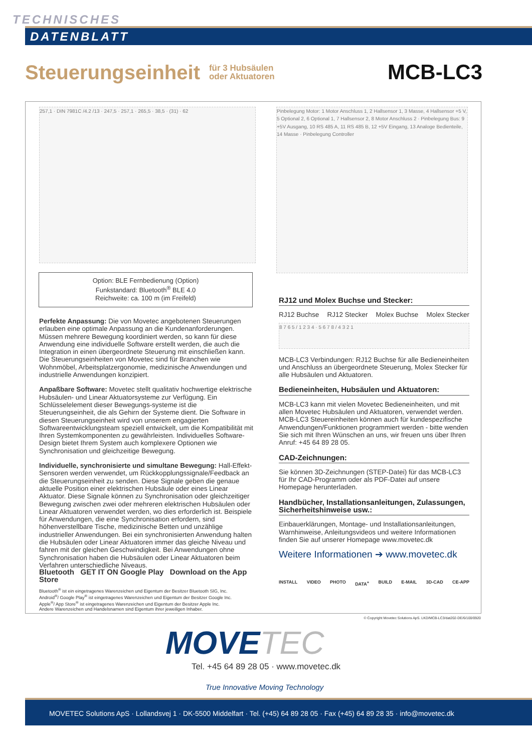TECHNISCHES
DATENBLATT
Steuerungseinheit
für 3 Hubsäulen
oder Aktuatoren
MCB-LC3
257,1 · DIN 7981C /4.2 /13 · 247,5 · 257,1 · 265,5 · 38,5 · (31) · 62
Pinbelegung Motor: 1 Motor Anschluss 1, 2 Hallsensor 1, 3 Masse, 4 Hallsensor +5 V, 5 Optional 2, 6 Optional 1, 7 Hallsensor 2, 8 Motor Anschluss 2 · Pinbelegung Bus: 9 +5V Ausgang, 10 RS 485 A, 11 RS 485 B, 12 +5V Eingang, 13 Analoge Bedienteile, 14 Masse · Pinbelegung Controller
Option: BLE Fernbedienung (Option)
Funkstandard: Bluetooth<sup>®</sup> BLE 4.0
Reichweite: ca. 100 m (im Freifeld)
Perfekte Anpassung: Die von Movetec angebotenen Steuerungen erlauben eine optimale Anpassung an die Kundenanforderungen. Müssen mehrere Bewegung koordiniert werden, so kann für diese Anwendung eine individuelle Software erstellt werden, die auch die Integration in einen übergeordnete Steuerung mit einschließen kann. Die Steuerungseinheiten von Movetec sind für Branchen wie Wohnmöbel, Arbeitsplatzergonomie, medizinische Anwendungen und industrielle Anwendungen konzipiert.
Anpaßbare Software: Movetec stellt qualitativ hochwertige elektrische Hubsäulen- und Linear Aktuatorsysteme zur Verfügung. Ein Schlüsselelement dieser Bewegungs-systeme ist die Steuerungseinheit, die als Gehirn der Systeme dient. Die Software in diesen Steuerungseinheit wird von unserem engagierten Softwareentwicklungsteam speziell entwickelt, um die Kompatibilität mit Ihren Systemkomponenten zu gewährleisten. Individuelles Software-Design bietet Ihrem System auch komplexere Optionen wie Synchronisation und gleichzeitige Bewegung.
Individuelle, synchronisierte und simultane Bewegung: Hall-Effekt-Sensoren werden verwendet, um Rückkopplungssignale/Feedback an die Steuerungseinheit zu senden. Diese Signale geben die genaue aktuelle Position einer elektrischen Hubsäule oder eines Linear Aktuator. Diese Signale können zu Synchronisation oder gleichzeitiger Bewegung zwischen zwei oder mehreren elektrischen Hubsäulen oder Linear Aktuatoren verwendet werden, wo dies erforderlich ist. Beispiele für Anwendungen, die eine Synchronisation erfordern, sind höhenverstellbare Tische, medizinische Betten und unzählige industrieller Anwendungen. Bei ein synchronisierten Anwendung halten die Hubsäulen oder Linear Aktuatoren immer das gleiche Niveau und fahren mit der gleichen Geschwindigkeit. Bei Anwendungen ohne Synchronisation haben die Hubsäulen oder Linear Aktuatoren beim Verfahren unterschiedliche Niveaus.
Bluetooth GET IT ON Google Play Download on the App Store
Bluetooth<sup>®</sup> ist ein eingetragenes Warenzeichen und Eigentum der Besitzer Bluetooth SIG, Inc.
Android<sup>®</sup>/ Google Play<sup>®</sup> ist eingetragenes Warenzeichen und Eigentum der Besitzer Google Inc.
Apple<sup>®</sup>/ App Store<sup>®</sup> ist eingetragenes Warenzeichen und Eigentum der Besitzer Apple Inc.
Andere Warenzeichen und Handelsnamen sind Eigentum ihrer jeweiligen Inhaber.
RJ12 und Molex Buchse und Stecker:
RJ12 Buchse RJ12 Stecker Molex Buchse Molex Stecker
8 7 6 5 / 1 2 3 4 · 5 6 7 8 / 4 3 2 1
MCB-LC3 Verbindungen: RJ12 Buchse für alle Bedieneinheiten und Anschluss an übergeordnete Steuerung, Molex Stecker für alle Hubsäulen und Aktuatoren.
Bedieneinheiten, Hubsäulen und Aktuatoren:
MCB-LC3 kann mit vielen Movetec Bedieneinheiten, und mit allen Movetec Hubsäulen und Aktuatoren, verwendet werden. MCB-LC3 Steuereinheiten können auch für kundespezifische Anwendungen/Funktionen programmiert werden - bitte wenden Sie sich mit Ihren Wünschen an uns, wir freuen uns über Ihren Anruf: +45 64 89 28 05.
CAD-Zeichnungen:
Sie können 3D-Zeichnungen (STEP-Datei) für das MCB-LC3 für Ihr CAD-Programm oder als PDF-Datei auf unsere Homepage herunterladen.
Handbücher, Installationsanleitungen, Zulassungen, Sicherheitshinweise usw.:
Einbauerklärungen, Montage- und Installationsanleitungen, Warnhinweise, Anleitungsvideos und weitere Informationen finden Sie auf unserer Homepage www.movetec.dk
Weitere Informationen ➔ www.movetec.dk
INSTALL VIDEO PHOTO DATA<sup>+</sup> BUILD E-MAIL 3D-CAD CE-APP
© Copyright Movetec Solutions ApS. LKD/MCB-LC3/dat202-DE/6/100/0920
MOVETEC
Tel. +45 64 89 28 05 · www.movetec.dk
True Innovative Moving Technology
MOVETEC Solutions ApS · Lollandsvej 1 · DK-5500 Middelfart · Tel. (+45) 64 89 28 05 · Fax (+45) 64 89 28 35 · info@movetec.dk